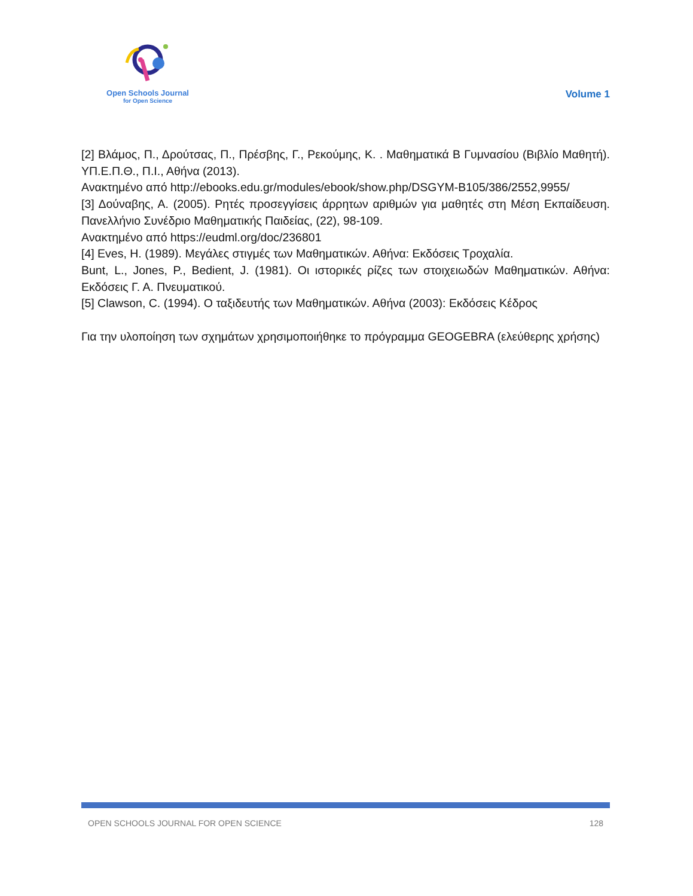Open Schools Journal
for Open Science
Volume 1
[2] Βλάμος, Π., Δρούτσας, Π., Πρέσβης, Γ., Ρεκούμης, Κ. . Μαθηματικά Β Γυμνασίου (Βιβλίο Μαθητή). ΥΠ.Ε.Π.Θ., Π.Ι., Αθήνα (2013).
Ανακτημένο από http://ebooks.edu.gr/modules/ebook/show.php/DSGYM-B105/386/2552,9955/
[3] Δούναβης, Α. (2005). Ρητές προσεγγίσεις άρρητων αριθμών για μαθητές στη Μέση Εκπαίδευση. Πανελλήνιο Συνέδριο Μαθηματικής Παιδείας, (22), 98-109.
Ανακτημένο από https://eudml.org/doc/236801
[4] Eves, H. (1989). Μεγάλες στιγμές των Μαθηματικών. Αθήνα: Εκδόσεις Τροχαλία.
Bunt, L., Jones, P., Bedient, J. (1981). Οι ιστορικές ρίζες των στοιχειωδών Μαθηματικών. Αθήνα: Εκδόσεις Γ. Α. Πνευματικού.
[5] Clawson, C. (1994). Ο ταξιδευτής των Μαθηματικών. Αθήνα (2003): Εκδόσεις Κέδρος
Για την υλοποίηση των σχημάτων χρησιμοποιήθηκε το πρόγραμμα GEOGEBRA (ελεύθερης χρήσης)
OPEN SCHOOLS JOURNAL FOR OPEN SCIENCE 128